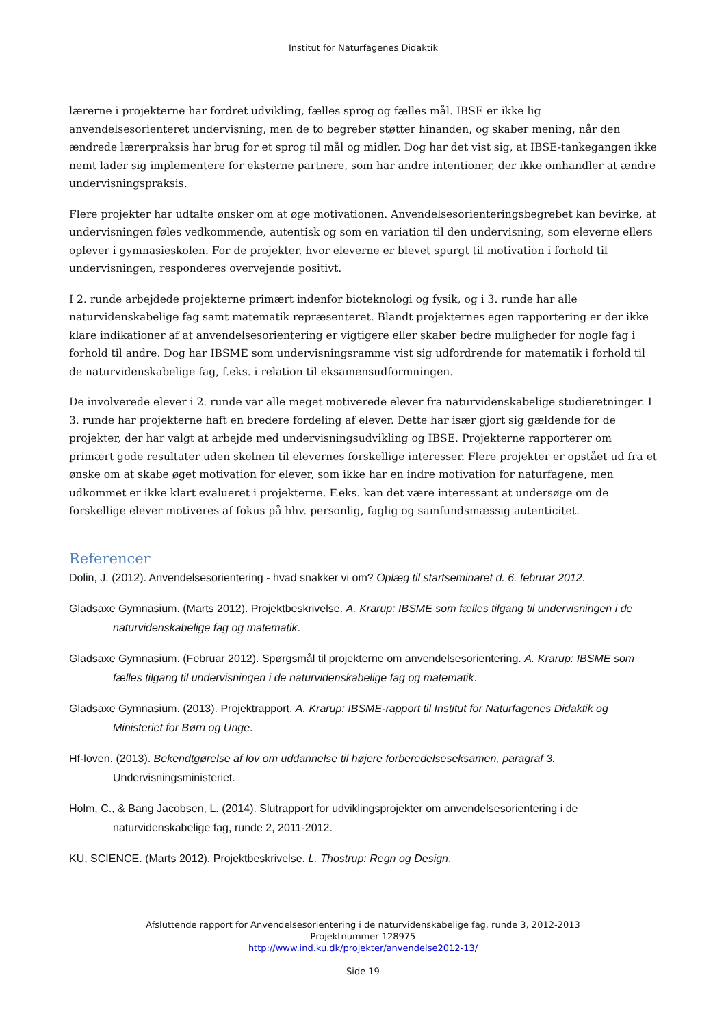Institut for Naturfagenes Didaktik
lærerne i projekterne har fordret udvikling, fælles sprog og fælles mål. IBSE er ikke lig anvendelsesorienteret undervisning, men de to begreber støtter hinanden, og skaber mening, når den ændrede lærerpraksis har brug for et sprog til mål og midler. Dog har det vist sig, at IBSE-tankegangen ikke nemt lader sig implementere for eksterne partnere, som har andre intentioner, der ikke omhandler at ændre undervisningspraksis.
Flere projekter har udtalte ønsker om at øge motivationen. Anvendelsesorienteringsbegrebet kan bevirke, at undervisningen føles vedkommende, autentisk og som en variation til den undervisning, som eleverne ellers oplever i gymnasieskolen. For de projekter, hvor eleverne er blevet spurgt til motivation i forhold til undervisningen, responderes overvejende positivt.
I 2. runde arbejdede projekterne primært indenfor bioteknologi og fysik, og i 3. runde har alle naturvidenskabelige fag samt matematik repræsenteret. Blandt projekternes egen rapportering er der ikke klare indikationer af at anvendelsesorientering er vigtigere eller skaber bedre muligheder for nogle fag i forhold til andre. Dog har IBSME som undervisningsramme vist sig udfordrende for matematik i forhold til de naturvidenskabelige fag, f.eks. i relation til eksamensudformningen.
De involverede elever i 2. runde var alle meget motiverede elever fra naturvidenskabelige studieretninger. I 3. runde har projekterne haft en bredere fordeling af elever. Dette har især gjort sig gældende for de projekter, der har valgt at arbejde med undervisningsudvikling og IBSE. Projekterne rapporterer om primært gode resultater uden skelnen til elevernes forskellige interesser. Flere projekter er opstået ud fra et ønske om at skabe øget motivation for elever, som ikke har en indre motivation for naturfagene, men udkommet er ikke klart evalueret i projekterne. F.eks. kan det være interessant at undersøge om de forskellige elever motiveres af fokus på hhv. personlig, faglig og samfundsmæssig autenticitet.
Referencer
Dolin, J. (2012). Anvendelsesorientering - hvad snakker vi om? Oplæg til startseminaret d. 6. februar 2012.
Gladsaxe Gymnasium. (Marts 2012). Projektbeskrivelse. A. Krarup: IBSME som fælles tilgang til undervisningen i de naturvidenskabelige fag og matematik.
Gladsaxe Gymnasium. (Februar 2012). Spørgsmål til projekterne om anvendelsesorientering. A. Krarup: IBSME som fælles tilgang til undervisningen i de naturvidenskabelige fag og matematik.
Gladsaxe Gymnasium. (2013). Projektrapport. A. Krarup: IBSME-rapport til Institut for Naturfagenes Didaktik og Ministeriet for Børn og Unge.
Hf-loven. (2013). Bekendtgørelse af lov om uddannelse til højere forberedelseseksamen, paragraf 3. Undervisningsministeriet.
Holm, C., & Bang Jacobsen, L. (2014). Slutrapport for udviklingsprojekter om anvendelsesorientering i de naturvidenskabelige fag, runde 2, 2011-2012.
KU, SCIENCE. (Marts 2012). Projektbeskrivelse. L. Thostrup: Regn og Design.
Afsluttende rapport for Anvendelsesorientering i de naturvidenskabelige fag, runde 3, 2012-2013
Projektnummer 128975
http://www.ind.ku.dk/projekter/anvendelse2012-13/
Side 19